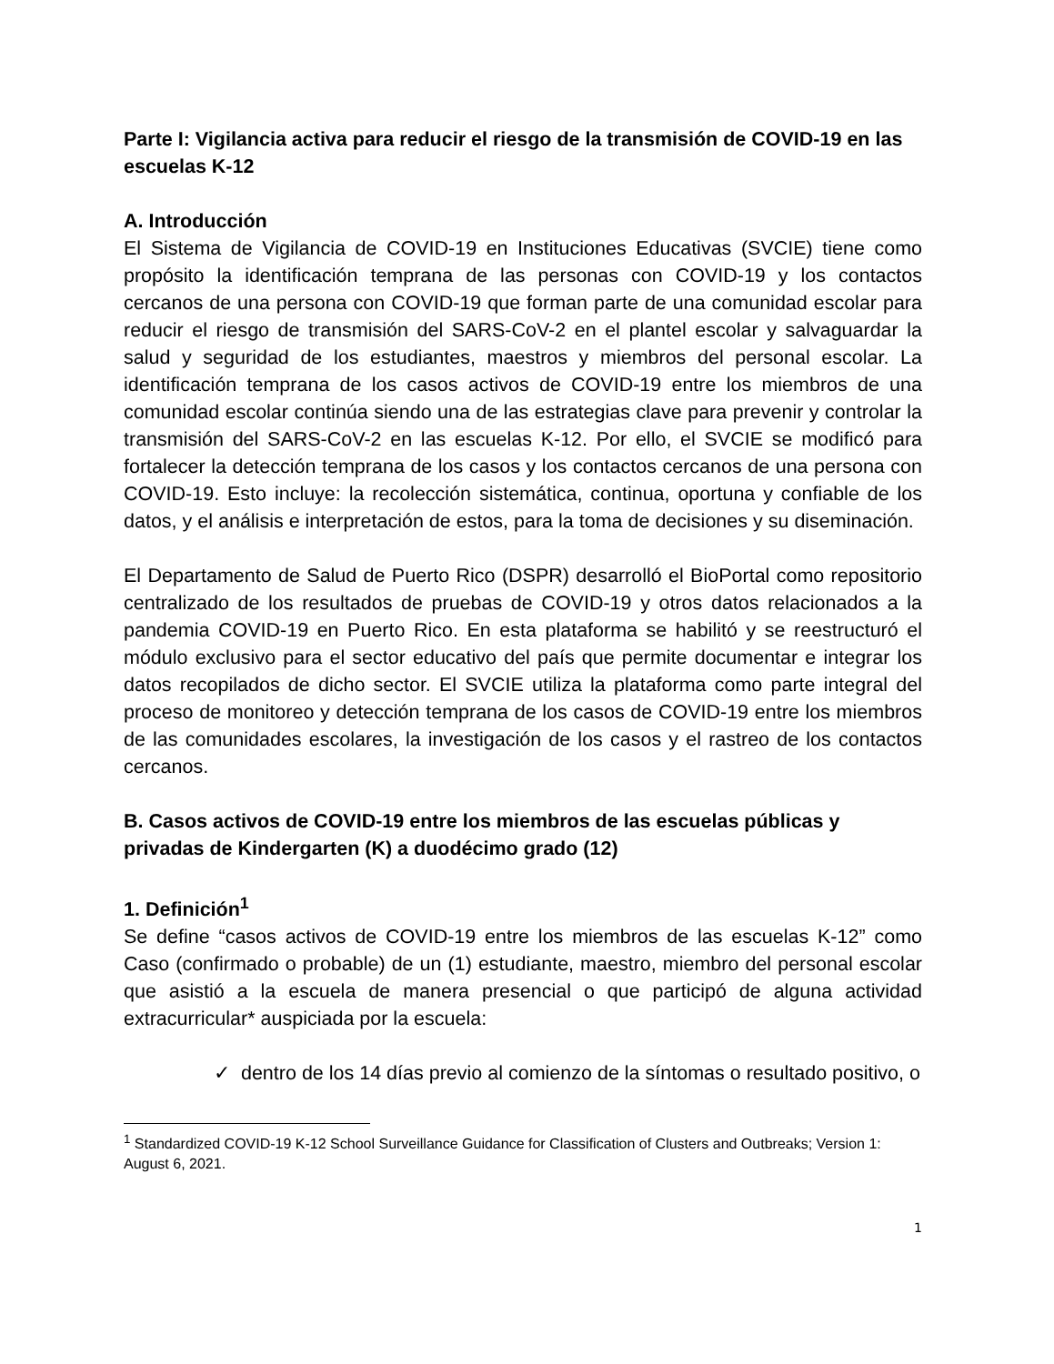Parte I: Vigilancia activa para reducir el riesgo de la transmisión de COVID-19 en las escuelas K-12
A. Introducción
El Sistema de Vigilancia de COVID-19 en Instituciones Educativas (SVCIE) tiene como propósito la identificación temprana de las personas con COVID-19 y los contactos cercanos de una persona con COVID-19 que forman parte de una comunidad escolar para reducir el riesgo de transmisión del SARS-CoV-2 en el plantel escolar y salvaguardar la salud y seguridad de los estudiantes, maestros y miembros del personal escolar. La identificación temprana de los casos activos de COVID-19 entre los miembros de una comunidad escolar continúa siendo una de las estrategias clave para prevenir y controlar la transmisión del SARS-CoV-2 en las escuelas K-12. Por ello, el SVCIE se modificó para fortalecer la detección temprana de los casos y los contactos cercanos de una persona con COVID-19. Esto incluye: la recolección sistemática, continua, oportuna y confiable de los datos, y el análisis e interpretación de estos, para la toma de decisiones y su diseminación.
El Departamento de Salud de Puerto Rico (DSPR) desarrolló el BioPortal como repositorio centralizado de los resultados de pruebas de COVID-19 y otros datos relacionados a la pandemia COVID-19 en Puerto Rico. En esta plataforma se habilitó y se reestructuró el módulo exclusivo para el sector educativo del país que permite documentar e integrar los datos recopilados de dicho sector. El SVCIE utiliza la plataforma como parte integral del proceso de monitoreo y detección temprana de los casos de COVID-19 entre los miembros de las comunidades escolares, la investigación de los casos y el rastreo de los contactos cercanos.
B. Casos activos de COVID-19 entre los miembros de las escuelas públicas y privadas de Kindergarten (K) a duodécimo grado (12)
1. Definición<sup>1</sup>
Se define “casos activos de COVID-19 entre los miembros de las escuelas K-12” como Caso (confirmado o probable) de un (1) estudiante, maestro, miembro del personal escolar que asistió a la escuela de manera presencial o que participó de alguna actividad extracurricular* auspiciada por la escuela:
✓ dentro de los 14 días previo al comienzo de la síntomas o resultado positivo, o
<sup>1</sup> Standardized COVID-19 K-12 School Surveillance Guidance for Classification of Clusters and Outbreaks; Version 1: August 6, 2021.
1